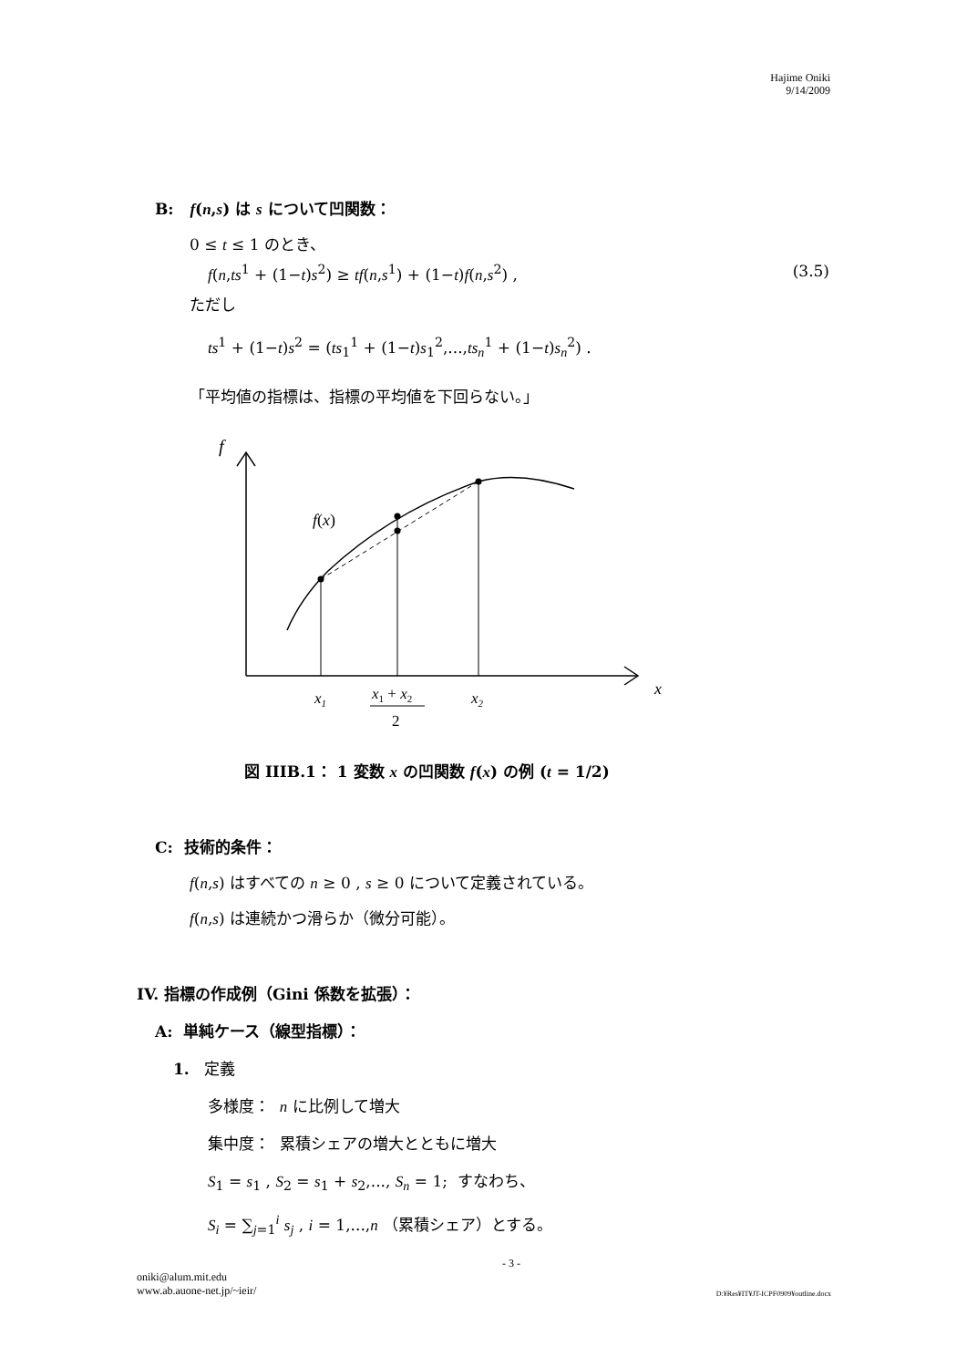Hajime Oniki
9/14/2009
B: f(n,s) は s について凹関数：
0 ≤ t ≤ 1 のとき、
f(n,ts<sup>1</sup> + (1−t)s<sup>2</sup>) ≥ tf(n,s<sup>1</sup>) + (1−t)f(n,s<sup>2</sup>) , (3.5)
ただし
ts<sup>1</sup> + (1−t)s<sup>2</sup> = (ts<sub>1</sub><sup>1</sup> + (1−t)s<sub>1</sub><sup>2</sup>,...,ts<sub>n</sub><sup>1</sup> + (1−t)s<sub>n</sub><sup>2</sup>) .
「平均値の指標は、指標の平均値を下回らない。」
f
f(x)
x1
x1 + x2
2
x2
x
図 IIIB.1： 1 変数 x の凹関数 f(x) の例 (t = 1/2)
C: 技術的条件：
f(n,s) はすべての n ≥ 0 , s ≥ 0 について定義されている。
f(n,s) は連続かつ滑らか（微分可能）。
IV. 指標の作成例（Gini 係数を拡張）：
A: 単純ケース（線型指標）：
1. 定義
多様度： n に比例して増大
集中度： 累積シェアの増大とともに増大
S<sub>1</sub> = s<sub>1</sub> , S<sub>2</sub> = s<sub>1</sub> + s<sub>2</sub>,..., S<sub>n</sub> = 1; すなわち、
S<sub>i</sub> = ∑<sub>j=1</sub><sup>i</sup> s<sub>j</sub> , i = 1,...,n （累積シェア）とする。
- 3 -
oniki@alum.mit.edu
www.ab.auone-net.jp/~ieir/ D:¥Res¥IT¥JT-ICPF0909¥outline.docx